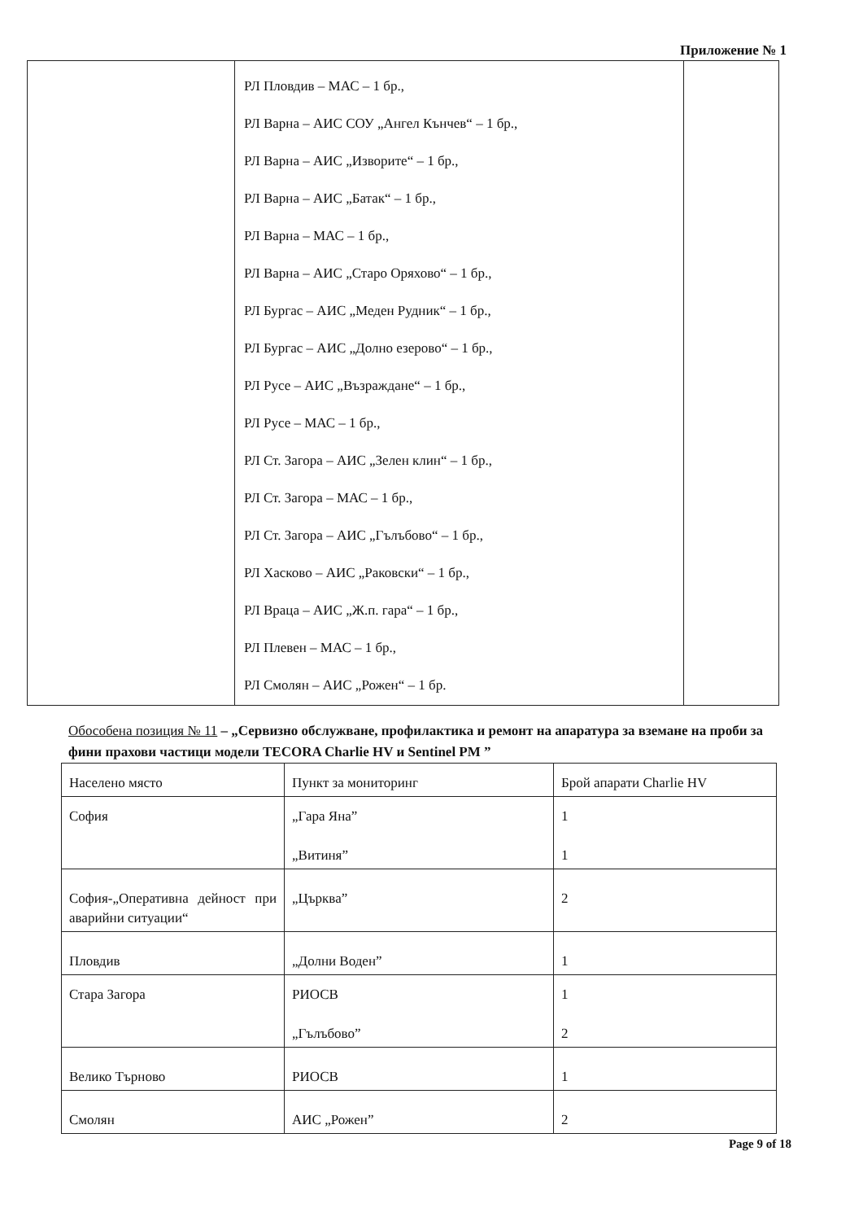Приложение № 1
| | РЛ Пловдив – МАС – 1 бр., РЛ Варна – АИС СОУ „Ангел Кънчев“ – 1 бр., РЛ Варна – АИС „Изворите“ – 1 бр., РЛ Варна – АИС „Батак“ – 1 бр., РЛ Варна – МАС – 1 бр., РЛ Варна – АИС „Старо Оряхово“ – 1 бр., РЛ Бургас – АИС „Меден Рудник“ – 1 бр., РЛ Бургас – АИС „Долно езерово“ – 1 бр., РЛ Русе – АИС „Възраждане“ – 1 бр., РЛ Русе – МАС – 1 бр., РЛ Ст. Загора – АИС „Зелен клин“ – 1 бр., РЛ Ст. Загора – МАС – 1 бр., РЛ Ст. Загора – АИС „Гълъбово“ – 1 бр., РЛ Хасково – АИС „Раковски“ – 1 бр., РЛ Враца – АИС „Ж.п. гара“ – 1 бр., РЛ Плевен – МАС – 1 бр., РЛ Смолян – АИС „Рожен“ – 1 бр. | |
Обособена позиция № 11 – „Сервизно обслужване, профилактика и ремонт на апаратура за вземане на проби за фини прахови частици модели TECORA Charlie HV и Sentinel PM ”
| Населено място | Пункт за мониторинг | Брой апарати Charlie HV |
| София | „Гара Яна” „Витиня” | 1 1 |
| София-„Оперативна дейност при аварийни ситуации“ | „Църква” | 2 |
| Пловдив | „Долни Воден” | 1 |
| Стара Загора | РИОСВ „Гълъбово” | 1 2 |
| Велико Търново | РИОСВ | 1 |
| Смолян | АИС „Рожен” | 2 |
Page 9 of 18